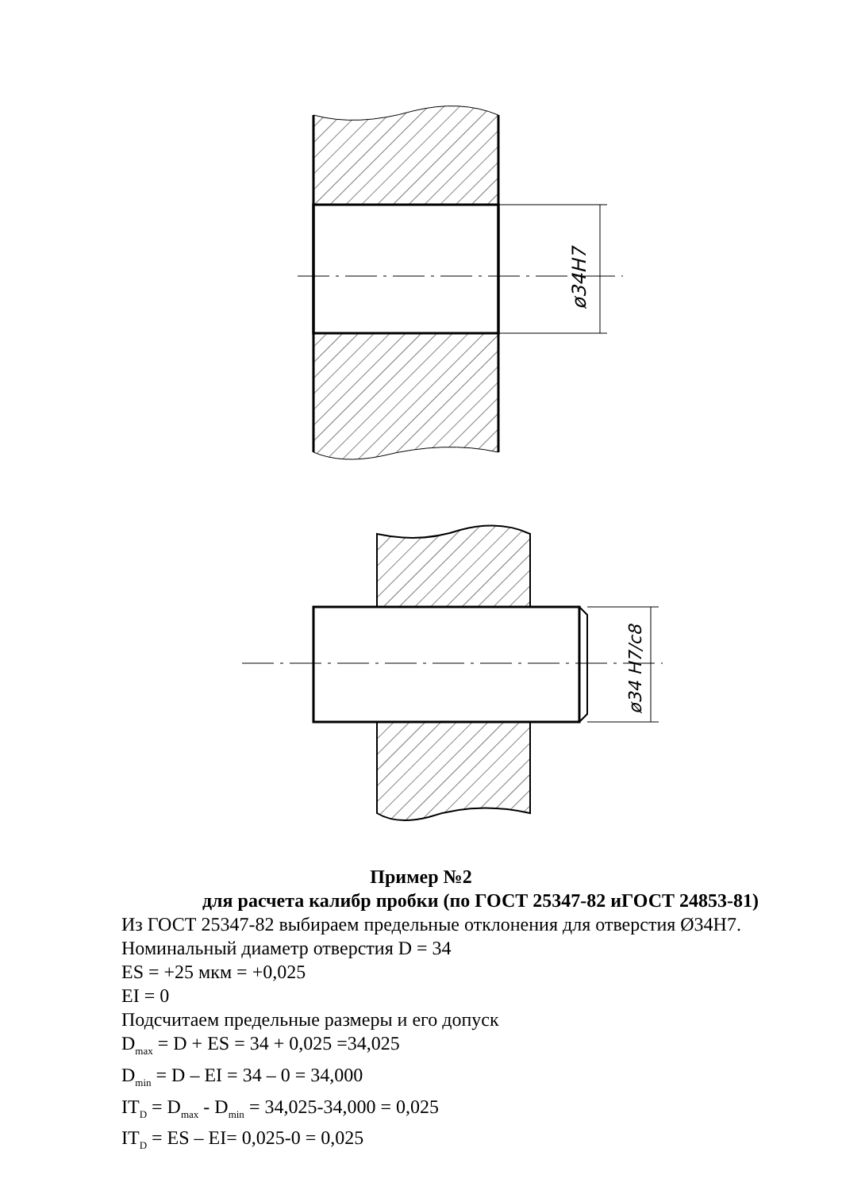ø34H7
ø34 H7/c8
Пример №2
для расчета калибр пробки (по ГОСТ 25347-82 иГОСТ 24853-81)
Из ГОСТ 25347-82 выбираем предельные отклонения для отверстия Ø34H7.
Номинальный диаметр отверстия D = 34
ES = +25 мкм = +0,025
EI = 0
Подсчитаем предельные размеры и его допуск
D<sub>max</sub> = D + ES = 34 + 0,025 =34,025
D<sub>min</sub> = D – EI = 34 – 0 = 34,000
IT<sub>D</sub> = D<sub>max</sub> - D<sub>min</sub> = 34,025-34,000 = 0,025
IT<sub>D</sub> = ES – EI= 0,025-0 = 0,025